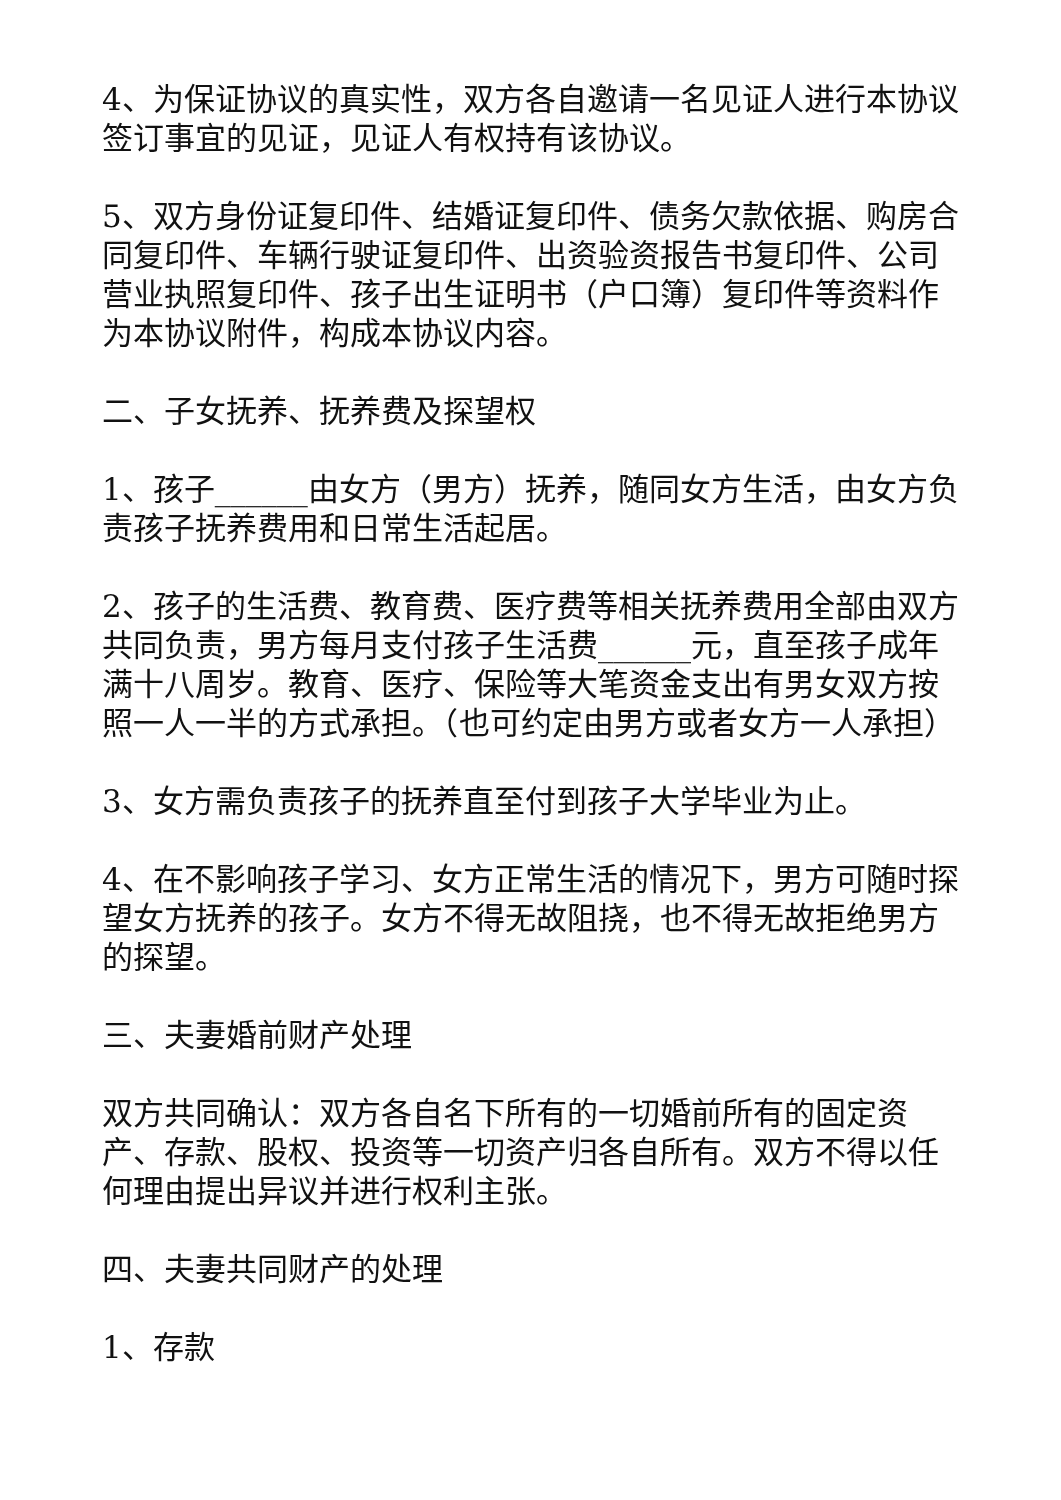4、为保证协议的真实性，双方各自邀请一名见证人进行本协议签订事宜的见证，见证人有权持有该协议。
5、双方身份证复印件、结婚证复印件、债务欠款依据、购房合同复印件、车辆行驶证复印件、出资验资报告书复印件、公司营业执照复印件、孩子出生证明书（户口簿）复印件等资料作为本协议附件，构成本协议内容。
二、子女抚养、抚养费及探望权
1、孩子______由女方（男方）抚养，随同女方生活，由女方负责孩子抚养费用和日常生活起居。
2、孩子的生活费、教育费、医疗费等相关抚养费用全部由双方共同负责，男方每月支付孩子生活费______元，直至孩子成年满十八周岁。教育、医疗、保险等大笔资金支出有男女双方按照一人一半的方式承担。（也可约定由男方或者女方一人承担）
3、女方需负责孩子的抚养直至付到孩子大学毕业为止。
4、在不影响孩子学习、女方正常生活的情况下，男方可随时探望女方抚养的孩子。女方不得无故阻挠，也不得无故拒绝男方的探望。
三、夫妻婚前财产处理
双方共同确认：双方各自名下所有的一切婚前所有的固定资产、存款、股权、投资等一切资产归各自所有。双方不得以任何理由提出异议并进行权利主张。
四、夫妻共同财产的处理
1、存款